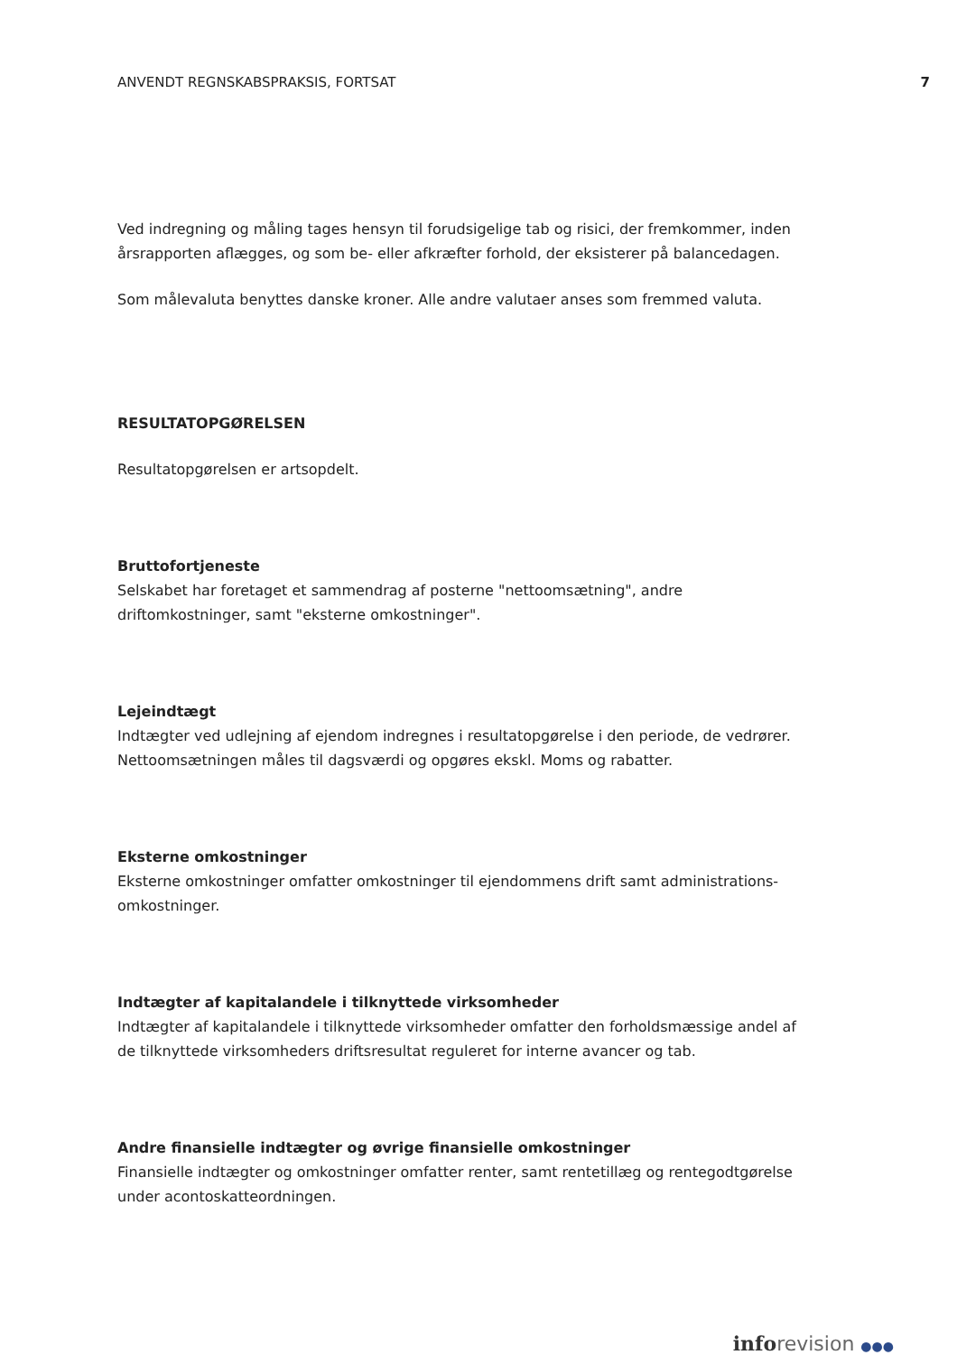ANVENDT REGNSKABSPRAKSIS, FORTSAT 7
Ved indregning og måling tages hensyn til forudsigelige tab og risici, der fremkommer, inden årsrapporten aflægges, og som be- eller afkræfter forhold, der eksisterer på balancedagen.
Som målevaluta benyttes danske kroner. Alle andre valutaer anses som fremmed valuta.
RESULTATOPGØRELSEN
Resultatopgørelsen er artsopdelt.
Bruttofortjeneste
Selskabet har foretaget et sammendrag af posterne "nettoomsætning", andre driftomkostninger, samt "eksterne omkostninger".
Lejeindtægt
Indtægter ved udlejning af ejendom indregnes i resultatopgørelse i den periode, de vedrører. Nettoomsætningen måles til dagsværdi og opgøres ekskl. Moms og rabatter.
Eksterne omkostninger
Eksterne omkostninger omfatter omkostninger til ejendommens drift samt administrations-omkostninger.
Indtægter af kapitalandele i tilknyttede virksomheder
Indtægter af kapitalandele i tilknyttede virksomheder omfatter den forholdsmæssige andel af de tilknyttede virksomheders driftsresultat reguleret for interne avancer og tab.
Andre finansielle indtægter og øvrige finansielle omkostninger
Finansielle indtægter og omkostninger omfatter renter, samt rentetillæg og rentegodtgørelse under acontoskatteordningen.
inforevision ●●●